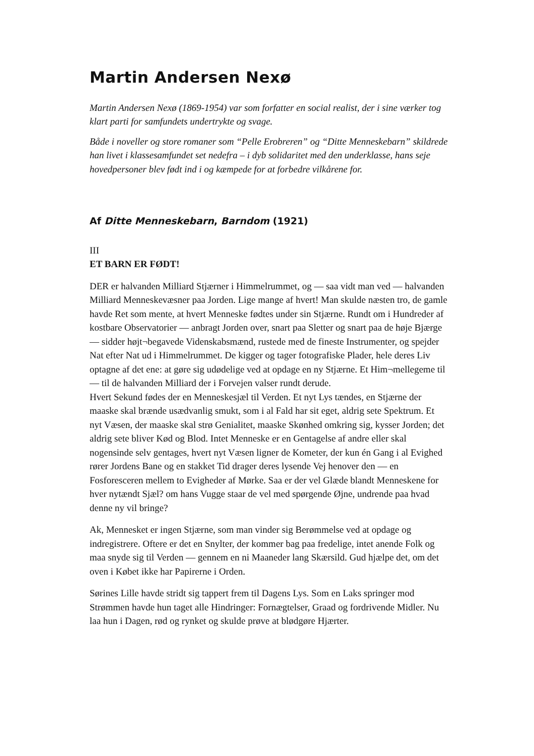Martin Andersen Nexø
Martin Andersen Nexø (1869-1954) var som forfatter en social realist, der i sine værker tog klart parti for samfundets undertrykte og svage.
Både i noveller og store romaner som “Pelle Erobreren” og “Ditte Menneskebarn” skildrede han livet i klassesamfundet set nedefra – i dyb solidaritet med den underklasse, hans seje hovedpersoner blev født ind i og kæmpede for at forbedre vilkårene for.
Af Ditte Menneskebarn, Barndom (1921)
III
ET BARN ER FØDT!
DER er halvanden Milliard Stjærner i Himmelrummet, og — saa vidt man ved — halvanden Milliard Menneskevæsner paa Jorden. Lige mange af hvert! Man skulde næsten tro, de gamle havde Ret som mente, at hvert Menneske fødtes under sin Stjærne. Rundt om i Hundreder af kostbare Observatorier — anbragt Jorden over, snart paa Sletter og snart paa de høje Bjærge — sidder højt¬begavede Videnskabsmænd, rustede med de fineste Instrumenter, og spejder Nat efter Nat ud i Himmelrummet. De kigger og tager fotografiske Plader, hele deres Liv optagne af det ene: at gøre sig udødelige ved at opdage en ny Stjærne. Et Him¬mellegeme til — til de halvanden Milliard der i Forvejen valser rundt derude.
Hvert Sekund fødes der en Menneskesjæl til Verden. Et nyt Lys tændes, en Stjærne der maaske skal brænde usædvanlig smukt, som i al Fald har sit eget, aldrig sete Spektrum. Et nyt Væsen, der maaske skal strø Genialitet, maaske Skønhed omkring sig, kysser Jorden; det aldrig sete bliver Kød og Blod. Intet Menneske er en Gentagelse af andre eller skal nogensinde selv gentages, hvert nyt Væsen ligner de Kometer, der kun én Gang i al Evighed rører Jordens Bane og en stakket Tid drager deres lysende Vej henover den — en Fosforesceren mellem to Evigheder af Mørke. Saa er der vel Glæde blandt Menneskene for hver nytændt Sjæl? om hans Vugge staar de vel med spørgende Øjne, undrende paa hvad denne ny vil bringe?
Ak, Mennesket er ingen Stjærne, som man vinder sig Berømmelse ved at opdage og indregistrere. Oftere er det en Snylter, der kommer bag paa fredelige, intet anende Folk og maa snyde sig til Verden — gennem en ni Maaneder lang Skærsild. Gud hjælpe det, om det oven i Købet ikke har Papirerne i Orden.
Sørines Lille havde stridt sig tappert frem til Dagens Lys. Som en Laks springer mod Strømmen havde hun taget alle Hindringer: Fornægtelser, Graad og fordrivende Midler. Nu laa hun i Dagen, rød og rynket og skulde prøve at blødgøre Hjærter.